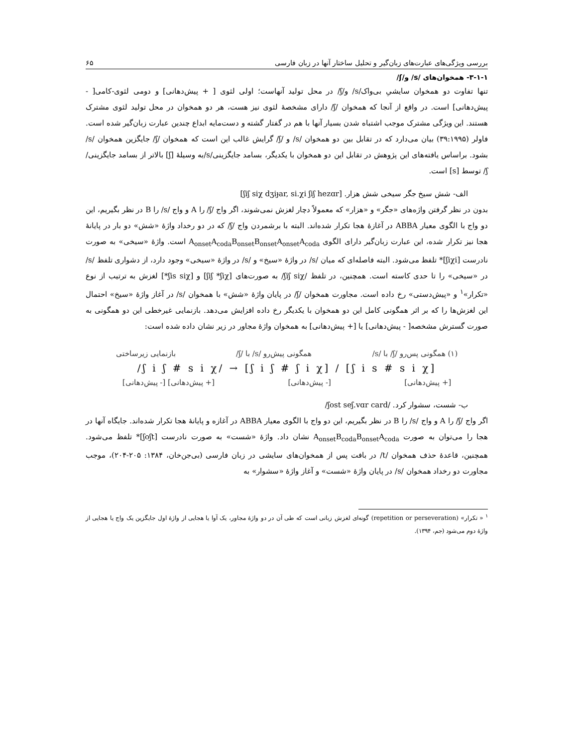بررسی ویژگی‌های عبارت‌های زبان‌گیر و تحلیل ساختار آنها در زبان فارسی ۶۵
۳-۱-۱- همخوان‌های /s/ و/ʃ/
تنها تفاوت دو همخوان سایشیِ بی‌واک/s/ و/ʃ/ در محل تولید آنهاست؛ اولی لثوی [ + پیش‌دهانی] و دومی لثوی-کامی[ - پیش‌دهانی] است. در واقع از آنجا که همخوان /ʃ/ دارای مشخصهٔ لثوی نیز هست، هر دو همخوان در محل تولید لثوی مشترک هستند. این ویژگی مشترک موجب اشتباه شدن بسیار آنها با هم در گفتار گشته و دست‌مایه ابداع چندین عبارت زبان‌گیر شده است. فاولر (۳۹:۱۹۹۵) بیان می‌دارد که در تقابل بین دو همخوان /s/ و /ʃ/ گرایش غالب این است که همخوان /ʃ/ جایگزین همخوان /s/ بشود. براساس یافته‌های این پژوهش در تقابل این دو همخوان با یکدیگر، بسامد جایگزینی/s/به وسیلهٔ [ʃ] بالاتر از بسامد جایگزینی/ʃ/ توسط [s] است.
الف- شش سیخ جگر سیخی شش هزار. [ʃiʃ siχ dʒiɟar, si.χi ʃiʃ hezɑr]
بدون در نظر گرفتن واژه‌های «جگر» و «هزار» که معمولاً دچار لغزش نمی‌شوند، اگر واج /ʃ/ را A و واج /s/ را B در نظر بگیریم، این دو واج با الگوی معیار ABBA در آغازهٔ هجا تکرار شده‌اند. البته با برشمردن واج /ʃ/ که در دو رخداد واژهٔ «شش» دو بار در پایانهٔ هجا نیز تکرار شده، این عبارت زبان‌گیر دارای الگوی A<sub>onset</sub>A<sub>coda</sub>B<sub>onset</sub>B<sub>onset</sub>A<sub>onset</sub>A<sub>coda</sub> است. واژهٔ «سیخی» به صورت نادرست [ʃiχi]* تلفظ می‌شود. البته فاصله‌ای که میان /s/ در واژهٔ «سیخ» و /s/ در واژهٔ «سیخی» وجود دارد، از دشواری تلفظ /s/ در «سیخی» را تا حدی کاسته است. همچنین، در تلفظ /ʃiʃ siχ/ به صورت‌های [ʃiʃ *ʃiχ] و [ʃis siχ*] لغزش به ترتیب از نوع «تکرار»<sup>۱</sup> و «پیش‌دستی» رخ داده است. مجاورت همخوان /ʃ/ در پایان واژهٔ «شش» با همخوان /s/ در آغاز واژهٔ «سیخ» احتمال این لغزش‌ها را که بر اثر همگونی کامل این دو همخوان با یکدیگر رخ داده افزایش می‌دهد. بازنمایی غیرخطی این دو همگونی به صورت گسترش مشخصه[ - پیش‌دهانی] یا [+ پیش‌دهانی] به همخوان واژهٔ مجاور در زیر نشان داده شده است:
(۱) همگونی پس‌رو /ʃ/ با /s/ همگونی پیش‌رو /s/ با /ʃ/ بازنمایی زیرساختی
/ʃ i ʃ # s i χ/ → [ʃ i ʃ # ʃ i χ] / [ʃ i s # s i χ]
[+ پیش‌دهانی] [- پیش‌دهانی] [+ پیش‌دهانی] [- پیش‌دهانی]
ب- شست، سشوار کرد. /ʃost seʃ.vɑr card/
اگر واج /ʃ/ را A و واج /s/ را B در نظر بگیریم، این دو واج با الگوی معیار ABBA در آغازه و پایانهٔ هجا تکرار شده‌اند. جایگاه آنها در هجا را می‌توان به صورت A<sub>onset</sub>B<sub>coda</sub>B<sub>onset</sub>A<sub>coda</sub> نشان داد. واژهٔ «شست» به صورت نادرست [ʃoʃt]* تلفظ می‌شود. همچنین، قاعدهٔ حذف همخوان /t/ در بافت پس از همخوان‌های سایشی در زبان فارسی (بی‌جن‌خان، ۱۳۸۴: ۲۰۵-۲۰۴)، موجب مجاورت دو رخداد همخوان /s/ در پایان واژهٔ «شست» و آغاز واژهٔ «سشوار» به
<sup>۱</sup> « تکرار» (repetition or perseveration) گونه‌ای لغزش زبانی است که طی آن در دو واژهٔ مجاور، یک آوا یا هجایی از واژهٔ اول جایگزین یک واج یا هجایی از واژهٔ دوم می‌شود (جم، ۱۳۹۴).